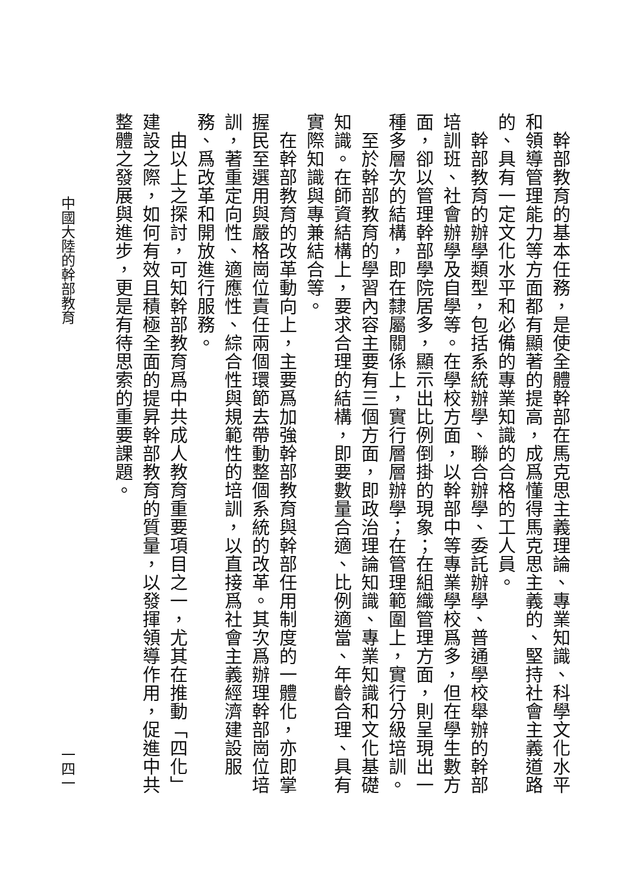幹部教育的基本任務，是使全體幹部在馬克思主義理論、專業知識、科學文化水平和領導管理能力等方面都有顯著的提高，成爲懂得馬克思主義的、堅持社會主義道路的、具有一定文化水平和必備的專業知識的合格的工人員。
　幹部教育的辦學類型，包括系統辦學、聯合辦學、委託辦學、普通學校舉辦的幹部培訓班、社會辦學及自學等。在學校方面，以幹部中等專業學校爲多，但在學生數方面，卻以管理幹部學院居多，顯示出比例倒掛的現象；在組織管理方面，則呈現出一種多層次的結構，即在隸屬關係上，實行層層辦學；在管理範圍上，實行分級培訓。
　至於幹部教育的學習內容主要有三個方面，即政治理論知識、專業知識和文化基礎知識。在師資結構上，要求合理的結構，即要數量合適、比例適當、年齡合理、具有實際知識與專兼結合等。
　在幹部教育的改革動向上，主要爲加強幹部教育與幹部任用制度的一體化，亦即掌握民至選用與嚴格崗位責任兩個環節去帶動整個系統的改革。其次爲辦理幹部崗位培訓，著重定向性、適應性、綜合性與規範性的培訓，以直接爲社會主義經濟建設服務、爲改革和開放進行服務。
　由以上之探討，可知幹部教育爲中共成人教育重要項目之一，尤其在推動「四化」建設之際，如何有效且積極全面的提昇幹部教育的質量，以發揮領導作用，促進中共整體之發展與進步，更是有待思索的重要課題。
中國大陸的幹部教育 一四一